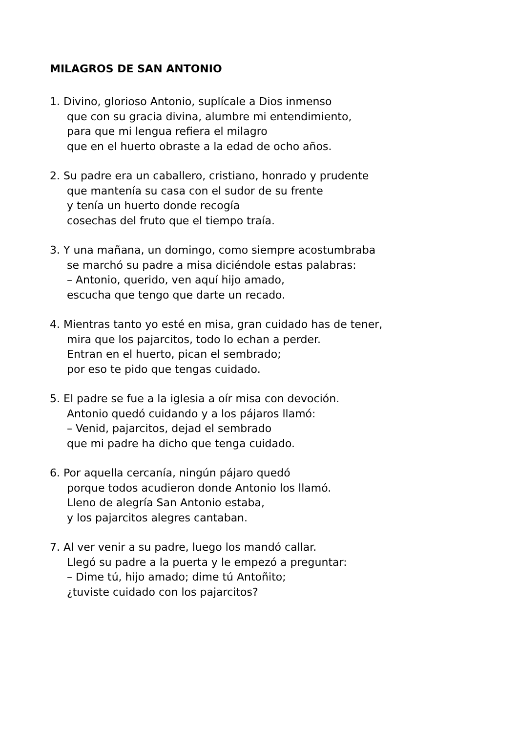MILAGROS DE SAN ANTONIO
1. Divino, glorioso Antonio, suplícale a Dios inmenso
que con su gracia divina, alumbre mi entendimiento,
para que mi lengua refiera el milagro
que en el huerto obraste a la edad de ocho años.
2. Su padre era un caballero, cristiano, honrado y prudente
que mantenía su casa con el sudor de su frente
y tenía un huerto donde recogía
cosechas del fruto que el tiempo traía.
3. Y una mañana, un domingo, como siempre acostumbraba
se marchó su padre a misa diciéndole estas palabras:
– Antonio, querido, ven aquí hijo amado,
escucha que tengo que darte un recado.
4. Mientras tanto yo esté en misa, gran cuidado has de tener,
mira que los pajarcitos, todo lo echan a perder.
Entran en el huerto, pican el sembrado;
por eso te pido que tengas cuidado.
5. El padre se fue a la iglesia a oír misa con devoción.
Antonio quedó cuidando y a los pájaros llamó:
– Venid, pajarcitos, dejad el sembrado
que mi padre ha dicho que tenga cuidado.
6. Por aquella cercanía, ningún pájaro quedó
porque todos acudieron donde Antonio los llamó.
Lleno de alegría San Antonio estaba,
y los pajarcitos alegres cantaban.
7. Al ver venir a su padre, luego los mandó callar.
Llegó su padre a la puerta y le empezó a preguntar:
– Dime tú, hijo amado; dime tú Antoñito;
¿tuviste cuidado con los pajarcitos?